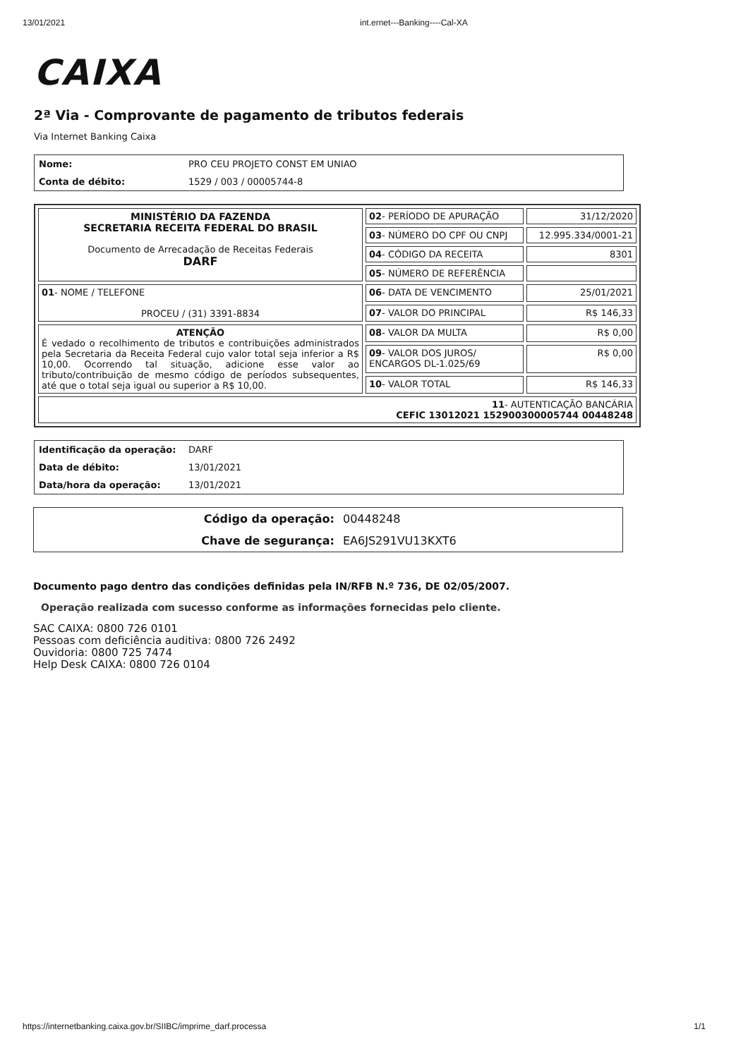13/01/2021 int.ernet---Banking----Cal-XA
CAIXA
2ª Via - Comprovante de pagamento de tributos federais
Via Internet Banking Caixa
| Nome: | PRO CEU PROJETO CONST EM UNIAO |
| Conta de débito: | 1529 / 003 / 00005744-8 |
| MINISTÉRIO DA FAZENDA SECRETARIA RECEITA FEDERAL DO BRASIL Documento de Arrecadação de Receitas Federais DARF | 02 - PERÍODO DE APURAÇÃO | 31/12/2020 |
| | 03 - NÚMERO DO CPF OU CNPJ | 12.995.334/0001-21 |
| | 04 - CÓDIGO DA RECEITA | 8301 |
| | 05 - NÚMERO DE REFERÊNCIA | |
| 01 - NOME / TELEFONE PROCEU / (31) 3391-8834 | 06 - DATA DE VENCIMENTO | 25/01/2021 |
| | 07 - VALOR DO PRINCIPAL | R$ 146,33 |
| ATENÇÃO É vedado o recolhimento de tributos e contribuições administrados pela Secretaria da Receita Federal cujo valor total seja inferior a R$ 10,00. Ocorrendo tal situação, adicione esse valor ao tributo/contribuição de mesmo código de períodos subsequentes, até que o total seja igual ou superior a R$ 10,00. | 08 - VALOR DA MULTA | R$ 0,00 |
| | 09 - VALOR DOS JUROS/ ENCARGOS DL-1.025/69 | R$ 0,00 |
| | 10 - VALOR TOTAL | R$ 146,33 |
| 11 - AUTENTICAÇÃO BANCÁRIA CEFIC 13012021 152900300005744 00448248 | | |
| Identificação da operação: | DARF |
| Data de débito: | 13/01/2021 |
| Data/hora da operação: | 13/01/2021 |
| Código da operação: | 00448248 |
| Chave de segurança: | EA6JS291VU13KXT6 |
Documento pago dentro das condições definidas pela IN/RFB N.º 736, DE 02/05/2007.
Operação realizada com sucesso conforme as informações fornecidas pelo cliente.
SAC CAIXA: 0800 726 0101
Pessoas com deficiência auditiva: 0800 726 2492
Ouvidoria: 0800 725 7474
Help Desk CAIXA: 0800 726 0104
https://internetbanking.caixa.gov.br/SIIBC/imprime_darf.processa 1/1